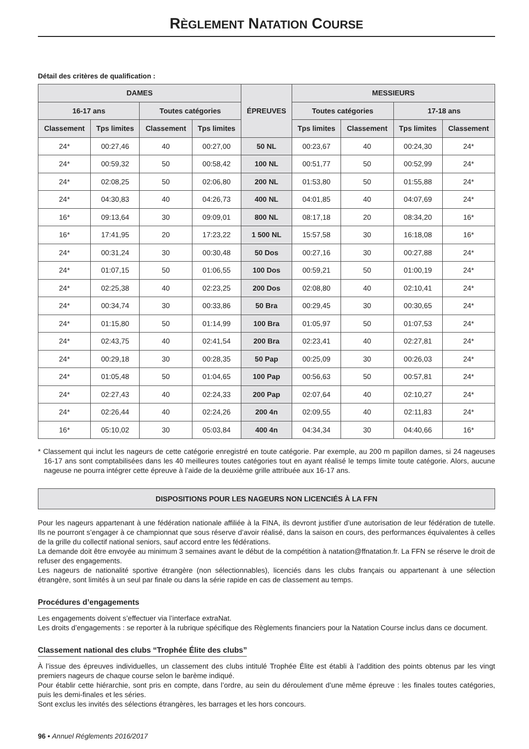RÈGLEMENT NATATION COURSE
Détail des critères de qualification :
| DAMES | | | | ÉPREUVES | MESSIEURS | | | |
| --- | --- | --- | --- | --- | --- | --- | --- | --- |
| 16-17 ans | | Toutes catégories | | | Toutes catégories | | 17-18 ans | |
| Classement | Tps limites | Classement | Tps limites | | Tps limites | Classement | Tps limites | Classement |
| 24* | 00:27,46 | 40 | 00:27,00 | 50 NL | 00:23,67 | 40 | 00:24,30 | 24* |
| 24* | 00:59,32 | 50 | 00:58,42 | 100 NL | 00:51,77 | 50 | 00:52,99 | 24* |
| 24* | 02:08,25 | 50 | 02:06,80 | 200 NL | 01:53,80 | 50 | 01:55,88 | 24* |
| 24* | 04:30,83 | 40 | 04:26,73 | 400 NL | 04:01,85 | 40 | 04:07,69 | 24* |
| 16* | 09:13,64 | 30 | 09:09,01 | 800 NL | 08:17,18 | 20 | 08:34,20 | 16* |
| 16* | 17:41,95 | 20 | 17:23,22 | 1 500 NL | 15:57,58 | 30 | 16:18,08 | 16* |
| 24* | 00:31,24 | 30 | 00:30,48 | 50 Dos | 00:27,16 | 30 | 00:27,88 | 24* |
| 24* | 01:07,15 | 50 | 01:06,55 | 100 Dos | 00:59,21 | 50 | 01:00,19 | 24* |
| 24* | 02:25,38 | 40 | 02:23,25 | 200 Dos | 02:08,80 | 40 | 02:10,41 | 24* |
| 24* | 00:34,74 | 30 | 00:33,86 | 50 Bra | 00:29,45 | 30 | 00:30,65 | 24* |
| 24* | 01:15,80 | 50 | 01:14,99 | 100 Bra | 01:05,97 | 50 | 01:07,53 | 24* |
| 24* | 02:43,75 | 40 | 02:41,54 | 200 Bra | 02:23,41 | 40 | 02:27,81 | 24* |
| 24* | 00:29,18 | 30 | 00:28,35 | 50 Pap | 00:25,09 | 30 | 00:26,03 | 24* |
| 24* | 01:05,48 | 50 | 01:04,65 | 100 Pap | 00:56,63 | 50 | 00:57,81 | 24* |
| 24* | 02:27,43 | 40 | 02:24,33 | 200 Pap | 02:07,64 | 40 | 02:10,27 | 24* |
| 24* | 02:26,44 | 40 | 02:24,26 | 200 4n | 02:09,55 | 40 | 02:11,83 | 24* |
| 16* | 05:10,02 | 30 | 05:03,84 | 400 4n | 04:34,34 | 30 | 04:40,66 | 16* |
* Classement qui inclut les nageurs de cette catégorie enregistré en toute catégorie. Par exemple, au 200 m papillon dames, si 24 nageuses 16-17 ans sont comptabilisées dans les 40 meilleures toutes catégories tout en ayant réalisé le temps limite toute catégorie. Alors, aucune nageuse ne pourra intégrer cette épreuve à l’aide de la deuxième grille attribuée aux 16-17 ans.
DISPOSITIONS POUR LES NAGEURS NON LICENCIÉS À LA FFN
Pour les nageurs appartenant à une fédération nationale affiliée à la FINA, ils devront justifier d’une autorisation de leur fédération de tutelle. Ils ne pourront s’engager à ce championnat que sous réserve d’avoir réalisé, dans la saison en cours, des performances équivalentes à celles de la grille du collectif national seniors, sauf accord entre les fédérations.
La demande doit être envoyée au minimum 3 semaines avant le début de la compétition à natation@ffnatation.fr. La FFN se réserve le droit de refuser des engagements.
Les nageurs de nationalité sportive étrangère (non sélectionnables), licenciés dans les clubs français ou appartenant à une sélection étrangère, sont limités à un seul par finale ou dans la série rapide en cas de classement au temps.
Procédures d’engagements
Les engagements doivent s’effectuer via l’interface extraNat.
Les droits d’engagements : se reporter à la rubrique spécifique des Règlements financiers pour la Natation Course inclus dans ce document.
Classement national des clubs “Trophée Élite des clubs”
À l’issue des épreuves individuelles, un classement des clubs intitulé Trophée Élite est établi à l’addition des points obtenus par les vingt premiers nageurs de chaque course selon le barème indiqué.
Pour établir cette hiérarchie, sont pris en compte, dans l’ordre, au sein du déroulement d’une même épreuve : les finales toutes catégories, puis les demi-finales et les séries.
Sont exclus les invités des sélections étrangères, les barrages et les hors concours.
96 • Annuel Réglements 2016/2017